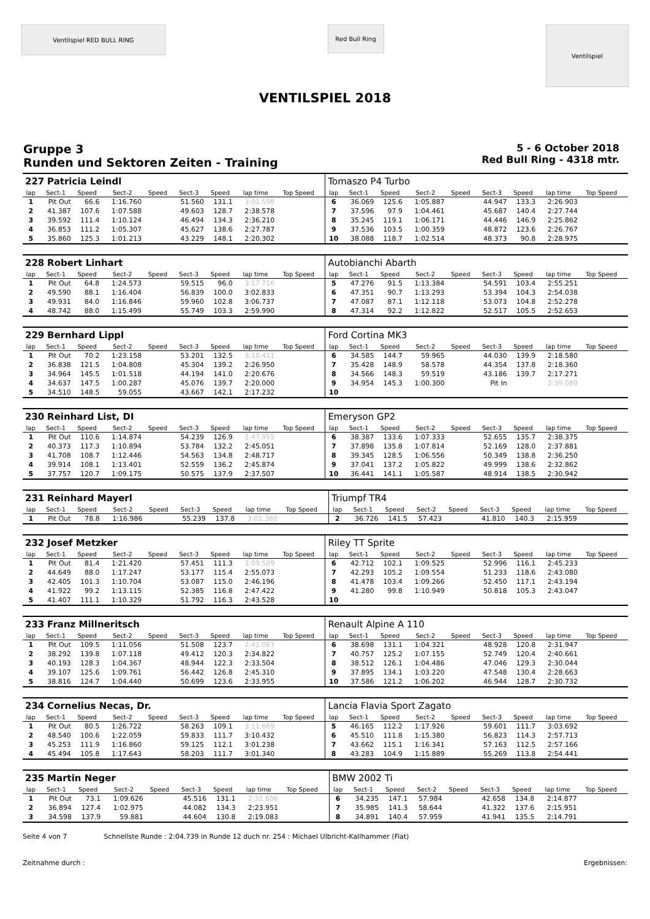Ventilspiel RED BULL RING
Red Bull Ring
Ventilspiel
VENTILSPIEL 2018
Gruppe 3
Runden und Sektoren Zeiten - Training
5 - 6 October 2018
Red Bull Ring - 4318 mtr.
| 227 Patricia Leindl | | | | | | | | | | Tomaszo P4 Turbo | | | | | | | | | |
| lap | Sect-1 | Speed | Sect-2 | Speed | Sect-3 | Speed | lap time | Top Speed | | lap | Sect-1 | Speed | Sect-2 | Speed | Sect-3 | Speed | lap time | Top Speed | |
| 1 | Pit Out | 66.6 | 1:16.760 | | 51.560 | 131.1 | 3:01.598 | | | 6 | 36.069 | 125.6 | 1:05.887 | | 44.947 | 133.3 | 2:26.903 | | |
| 2 | 41.387 | 107.6 | 1:07.588 | | 49.603 | 128.7 | 2:38.578 | | | 7 | 37.596 | 97.9 | 1:04.461 | | 45.687 | 140.4 | 2:27.744 | | |
| 3 | 39.592 | 111.4 | 1:10.124 | | 46.494 | 134.3 | 2:36.210 | | | 8 | 35.245 | 119.1 | 1:06.171 | | 44.446 | 146.9 | 2:25.862 | | |
| 4 | 36.853 | 111.2 | 1:05.307 | | 45.627 | 138.6 | 2:27.787 | | | 9 | 37.536 | 103.5 | 1:00.359 | | 48.872 | 123.6 | 2:26.767 | | |
| 5 | 35.860 | 125.3 | 1:01.213 | | 43.229 | 148.1 | 2:20.302 | | | 10 | 38.088 | 118.7 | 1:02.514 | | 48.373 | 90.8 | 2:28.975 | | |
| 228 Robert Linhart | | | | | | | | | | Autobianchi Abarth | | | | | | | | | |
| lap | Sect-1 | Speed | Sect-2 | Speed | Sect-3 | Speed | lap time | Top Speed | | lap | Sect-1 | Speed | Sect-2 | Speed | Sect-3 | Speed | lap time | Top Speed | |
| 1 | Pit Out | 64.8 | 1:24.573 | | 59.515 | 96.0 | 3:17.716 | | | 5 | 47.276 | 91.5 | 1:13.384 | | 54.591 | 103.4 | 2:55.251 | | |
| 2 | 49.590 | 88.1 | 1:16.404 | | 56.839 | 100.0 | 3:02.833 | | | 6 | 47.351 | 90.7 | 1:13.293 | | 53.394 | 104.3 | 2:54.038 | | |
| 3 | 49.931 | 84.0 | 1:16.846 | | 59.960 | 102.8 | 3:06.737 | | | 7 | 47.087 | 87.1 | 1:12.118 | | 53.073 | 104.8 | 2:52.278 | | |
| 4 | 48.742 | 88.0 | 1:15.499 | | 55.749 | 103.3 | 2:59.990 | | | 8 | 47.314 | 92.2 | 1:12.822 | | 52.517 | 105.5 | 2:52.653 | | |
| 229 Bernhard Lippl | | | | | | | | | | Ford Cortina MK3 | | | | | | | | | |
| lap | Sect-1 | Speed | Sect-2 | Speed | Sect-3 | Speed | lap time | Top Speed | | lap | Sect-1 | Speed | Sect-2 | Speed | Sect-3 | Speed | lap time | Top Speed | |
| 1 | Pit Out | 70.2 | 1:23.158 | | 53.201 | 132.5 | 3:10.411 | | | 6 | 34.585 | 144.7 | 59.965 | | 44.030 | 139.9 | 2:18.580 | | |
| 2 | 36.838 | 121.5 | 1:04.808 | | 45.304 | 139.2 | 2:26.950 | | | 7 | 35.428 | 148.9 | 58.578 | | 44.354 | 137.8 | 2:18.360 | | |
| 3 | 34.964 | 145.5 | 1:01.518 | | 44.194 | 141.0 | 2:20.676 | | | 8 | 34.566 | 148.3 | 59.519 | | 43.186 | 139.7 | 2:17.271 | | |
| 4 | 34.637 | 147.5 | 1:00.287 | | 45.076 | 139.7 | 2:20.000 | | | 9 | 34.954 | 145.3 | 1:00.300 | | Pit In | | 2:39.089 | | |
| 5 | 34.510 | 148.5 | 59.055 | | 43.667 | 142.1 | 2:17.232 | | | 10 | | | | | | | | | |
| 230 Reinhard List, DI | | | | | | | | | | Emeryson GP2 | | | | | | | | | |
| lap | Sect-1 | Speed | Sect-2 | Speed | Sect-3 | Speed | lap time | Top Speed | | lap | Sect-1 | Speed | Sect-2 | Speed | Sect-3 | Speed | lap time | Top Speed | |
| 1 | Pit Out | 110.6 | 1:14.874 | | 54.239 | 126.9 | 2:47.955 | | | 6 | 38.387 | 133.6 | 1:07.333 | | 52.655 | 135.7 | 2:38.375 | | |
| 2 | 40.373 | 117.3 | 1:10.894 | | 53.784 | 132.2 | 2:45.051 | | | 7 | 37.898 | 135.8 | 1:07.814 | | 52.169 | 128.0 | 2:37.881 | | |
| 3 | 41.708 | 108.7 | 1:12.446 | | 54.563 | 134.8 | 2:48.717 | | | 8 | 39.345 | 128.5 | 1:06.556 | | 50.349 | 138.8 | 2:36.250 | | |
| 4 | 39.914 | 108.1 | 1:13.401 | | 52.559 | 136.2 | 2:45.874 | | | 9 | 37.041 | 137.2 | 1:05.822 | | 49.999 | 138.6 | 2:32.862 | | |
| 5 | 37.757 | 120.7 | 1:09.175 | | 50.575 | 137.9 | 2:37.507 | | | 10 | 36.441 | 141.1 | 1:05.587 | | 48.914 | 138.5 | 2:30.942 | | |
| 231 Reinhard Mayerl | | | | | | | | | | Triumpf TR4 | | | | | | | | | |
| lap | Sect-1 | Speed | Sect-2 | Speed | Sect-3 | Speed | lap time | Top Speed | | lap | Sect-1 | Speed | Sect-2 | Speed | Sect-3 | Speed | lap time | Top Speed | |
| 1 | Pit Out | 78.8 | 1:16.986 | | 55.239 | 137.8 | 3:01.380 | | | 2 | 36.726 | 141.5 | 57.423 | | 41.810 | 140.3 | 2:15.959 | | |
| 232 Josef Metzker | | | | | | | | | | Riley TT Sprite | | | | | | | | | |
| lap | Sect-1 | Speed | Sect-2 | Speed | Sect-3 | Speed | lap time | Top Speed | | lap | Sect-1 | Speed | Sect-2 | Speed | Sect-3 | Speed | lap time | Top Speed | |
| 1 | Pit Out | 81.4 | 1:21.420 | | 57.451 | 111.3 | 3:09.509 | | | 6 | 42.712 | 102.1 | 1:09.525 | | 52.996 | 116.1 | 2:45.233 | | |
| 2 | 44.649 | 88.0 | 1:17.247 | | 53.177 | 115.4 | 2:55.073 | | | 7 | 42.293 | 105.2 | 1:09.554 | | 51.233 | 118.6 | 2:43.080 | | |
| 3 | 42.405 | 101.3 | 1:10.704 | | 53.087 | 115.0 | 2:46.196 | | | 8 | 41.478 | 103.4 | 1:09.266 | | 52.450 | 117.1 | 2:43.194 | | |
| 4 | 41.922 | 99.2 | 1:13.115 | | 52.385 | 116.8 | 2:47.422 | | | 9 | 41.280 | 99.8 | 1:10.949 | | 50.818 | 105.3 | 2:43.047 | | |
| 5 | 41.407 | 111.1 | 1:10.329 | | 51.792 | 116.3 | 2:43.528 | | | 10 | | | | | | | | | |
| 233 Franz Millneritsch | | | | | | | | | | Renault Alpine A 110 | | | | | | | | | |
| lap | Sect-1 | Speed | Sect-2 | Speed | Sect-3 | Speed | lap time | Top Speed | | lap | Sect-1 | Speed | Sect-2 | Speed | Sect-3 | Speed | lap time | Top Speed | |
| 1 | Pit Out | 109.5 | 1:11.056 | | 51.508 | 123.7 | 2:41.067 | | | 6 | 38.698 | 131.1 | 1:04.321 | | 48.928 | 120.8 | 2:31.947 | | |
| 2 | 38.292 | 139.8 | 1:07.118 | | 49.412 | 120.3 | 2:34.822 | | | 7 | 40.757 | 125.2 | 1:07.155 | | 52.749 | 120.4 | 2:40.661 | | |
| 3 | 40.193 | 128.3 | 1:04.367 | | 48.944 | 122.3 | 2:33.504 | | | 8 | 38.512 | 126.1 | 1:04.486 | | 47.046 | 129.3 | 2:30.044 | | |
| 4 | 39.107 | 125.6 | 1:09.761 | | 56.442 | 126.8 | 2:45.310 | | | 9 | 37.895 | 134.1 | 1:03.220 | | 47.548 | 130.4 | 2:28.663 | | |
| 5 | 38.816 | 124.7 | 1:04.440 | | 50.699 | 123.6 | 2:33.955 | | | 10 | 37.586 | 121.2 | 1:06.202 | | 46.944 | 128.7 | 2:30.732 | | |
| 234 Cornelius Necas, Dr. | | | | | | | | | | Lancia Flavia Sport Zagato | | | | | | | | | |
| lap | Sect-1 | Speed | Sect-2 | Speed | Sect-3 | Speed | lap time | Top Speed | | lap | Sect-1 | Speed | Sect-2 | Speed | Sect-3 | Speed | lap time | Top Speed | |
| 1 | Pit Out | 80.5 | 1:26.722 | | 58.263 | 109.1 | 3:11.669 | | | 5 | 46.165 | 112.2 | 1:17.926 | | 59.601 | 111.7 | 3:03.692 | | |
| 2 | 48.540 | 100.6 | 1:22.059 | | 59.833 | 111.7 | 3:10.432 | | | 6 | 45.510 | 111.8 | 1:15.380 | | 56.823 | 114.3 | 2:57.713 | | |
| 3 | 45.253 | 111.9 | 1:16.860 | | 59.125 | 112.1 | 3:01.238 | | | 7 | 43.662 | 115.1 | 1:16.341 | | 57.163 | 112.5 | 2:57.166 | | |
| 4 | 45.494 | 105.8 | 1:17.643 | | 58.203 | 111.7 | 3:01.340 | | | 8 | 43.283 | 104.9 | 1:15.889 | | 55.269 | 113.8 | 2:54.441 | | |
| 235 Martin Neger | | | | | | | | | | BMW 2002 Ti | | | | | | | | | |
| lap | Sect-1 | Speed | Sect-2 | Speed | Sect-3 | Speed | lap time | Top Speed | | lap | Sect-1 | Speed | Sect-2 | Speed | Sect-3 | Speed | lap time | Top Speed | |
| 1 | Pit Out | 73.1 | 1:09.626 | | 45.516 | 131.1 | 2:32.606 | | | 6 | 34.235 | 147.1 | 57.984 | | 42.658 | 134.8 | 2:14.877 | | |
| 2 | 36.894 | 127.4 | 1:02.975 | | 44.082 | 134.3 | 2:23.951 | | | 7 | 35.985 | 141.3 | 58.644 | | 41.322 | 137.6 | 2:15.951 | | |
| 3 | 34.598 | 137.9 | 59.881 | | 44.604 | 130.8 | 2:19.083 | | | 8 | 34.891 | 140.4 | 57.959 | | 41.941 | 135.5 | 2:14.791 | | |
Seite 4 von 7 Schnellste Runde : 2:04.739 in Runde 12 duch nr. 254 : Michael Ulbricht-Kallhammer (Fiat)
Zeitnahme durch : Ergebnissen: